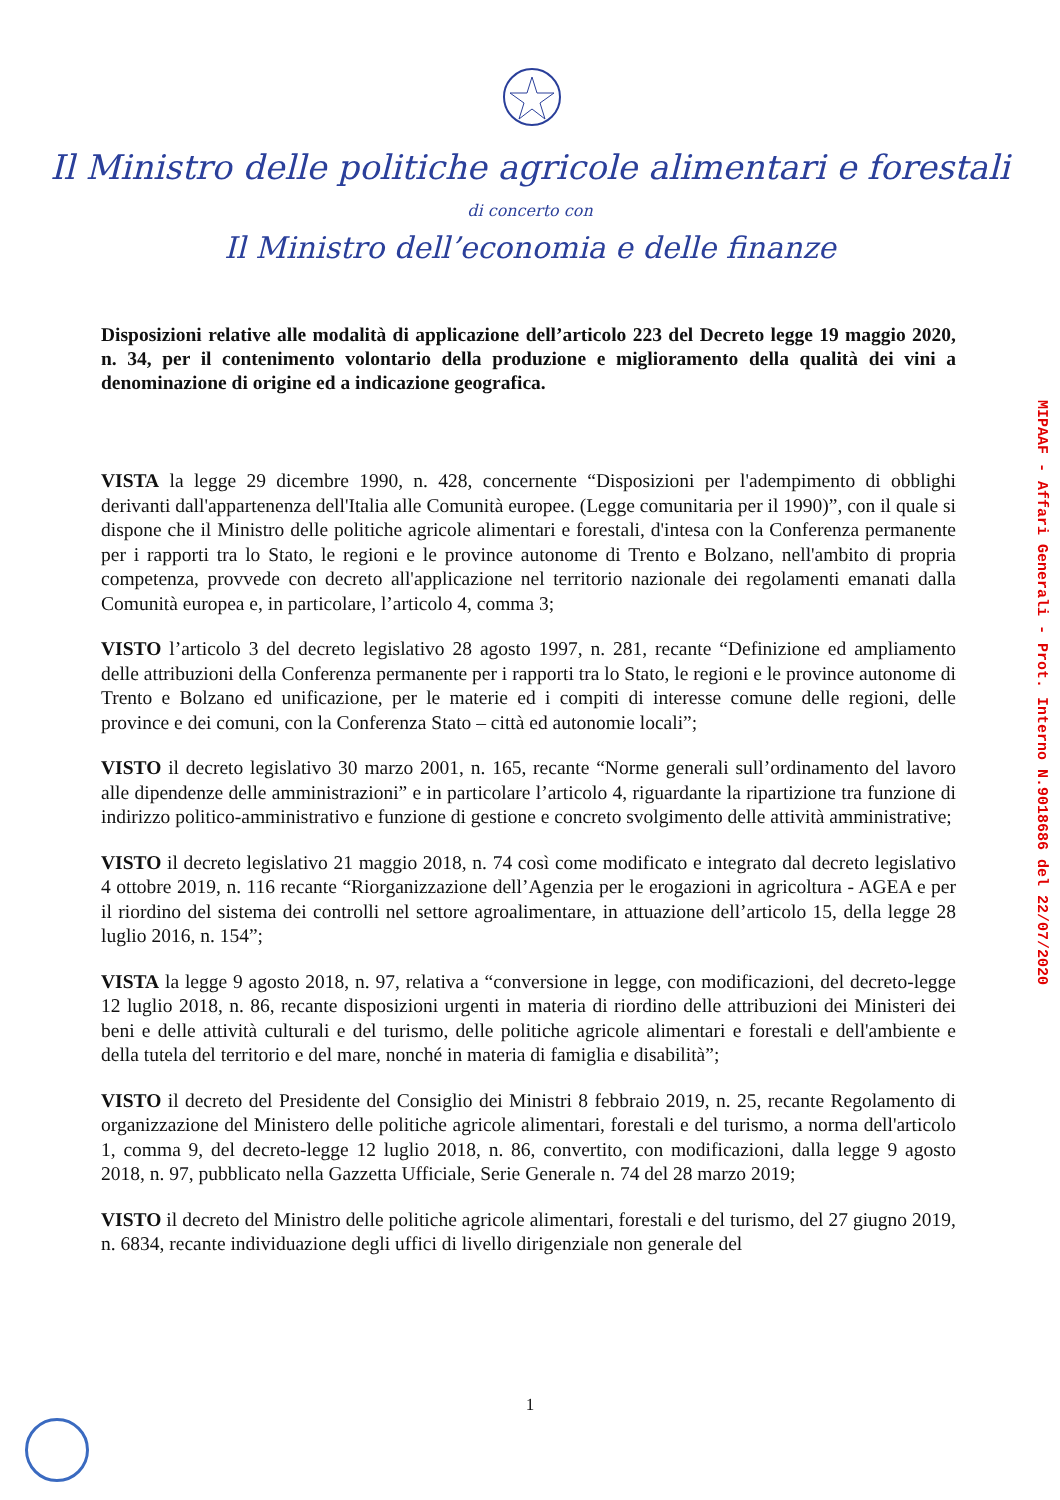Il Ministro delle politiche agricole alimentari e forestali
di concerto con
Il Ministro dell’economia e delle finanze
Disposizioni relative alle modalità di applicazione dell’articolo 223 del Decreto legge 19 maggio 2020, n. 34, per il contenimento volontario della produzione e miglioramento della qualità dei vini a denominazione di origine ed a indicazione geografica.
VISTA la legge 29 dicembre 1990, n. 428, concernente “Disposizioni per l'adempimento di obblighi derivanti dall'appartenenza dell'Italia alle Comunità europee. (Legge comunitaria per il 1990)”, con il quale si dispone che il Ministro delle politiche agricole alimentari e forestali, d'intesa con la Conferenza permanente per i rapporti tra lo Stato, le regioni e le province autonome di Trento e Bolzano, nell'ambito di propria competenza, provvede con decreto all'applicazione nel territorio nazionale dei regolamenti emanati dalla Comunità europea e, in particolare, l’articolo 4, comma 3;
VISTO l’articolo 3 del decreto legislativo 28 agosto 1997, n. 281, recante “Definizione ed ampliamento delle attribuzioni della Conferenza permanente per i rapporti tra lo Stato, le regioni e le province autonome di Trento e Bolzano ed unificazione, per le materie ed i compiti di interesse comune delle regioni, delle province e dei comuni, con la Conferenza Stato – città ed autonomie locali”;
VISTO il decreto legislativo 30 marzo 2001, n. 165, recante “Norme generali sull’ordinamento del lavoro alle dipendenze delle amministrazioni” e in particolare l’articolo 4, riguardante la ripartizione tra funzione di indirizzo politico-amministrativo e funzione di gestione e concreto svolgimento delle attività amministrative;
VISTO il decreto legislativo 21 maggio 2018, n. 74 così come modificato e integrato dal decreto legislativo 4 ottobre 2019, n. 116 recante “Riorganizzazione dell’Agenzia per le erogazioni in agricoltura - AGEA e per il riordino del sistema dei controlli nel settore agroalimentare, in attuazione dell’articolo 15, della legge 28 luglio 2016, n. 154”;
VISTA la legge 9 agosto 2018, n. 97, relativa a “conversione in legge, con modificazioni, del decreto-legge 12 luglio 2018, n. 86, recante disposizioni urgenti in materia di riordino delle attribuzioni dei Ministeri dei beni e delle attività culturali e del turismo, delle politiche agricole alimentari e forestali e dell'ambiente e della tutela del territorio e del mare, nonché in materia di famiglia e disabilità”;
VISTO il decreto del Presidente del Consiglio dei Ministri 8 febbraio 2019, n. 25, recante Regolamento di organizzazione del Ministero delle politiche agricole alimentari, forestali e del turismo, a norma dell'articolo 1, comma 9, del decreto-legge 12 luglio 2018, n. 86, convertito, con modificazioni, dalla legge 9 agosto 2018, n. 97, pubblicato nella Gazzetta Ufficiale, Serie Generale n. 74 del 28 marzo 2019;
VISTO il decreto del Ministro delle politiche agricole alimentari, forestali e del turismo, del 27 giugno 2019, n. 6834, recante individuazione degli uffici di livello dirigenziale non generale del
MIPAAF - Affari Generali - Prot. Interno N.9018686 del 22/07/2020
1